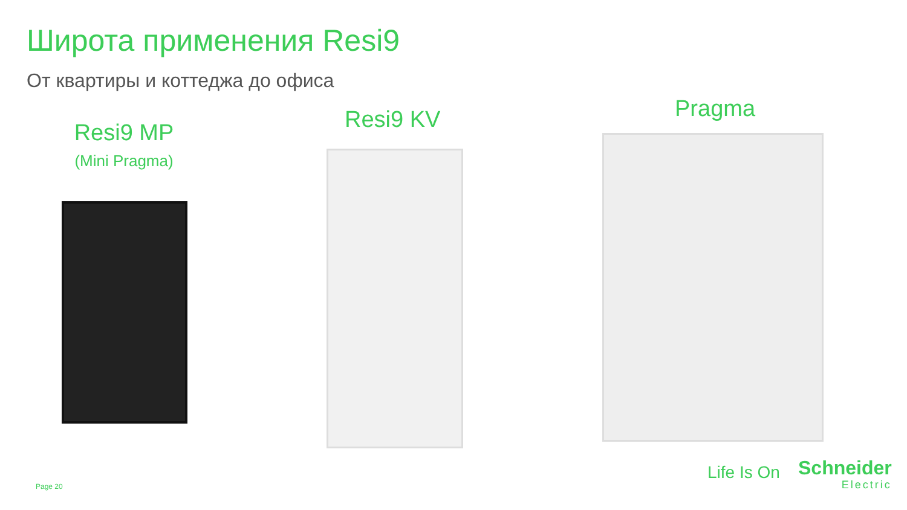Широта применения Resi9
От квартиры и коттеджа до офиса
Resi9 MP
(Mini Pragma)
Resi9 KV Pragma
Page 20
Life Is On Schneider
Electric